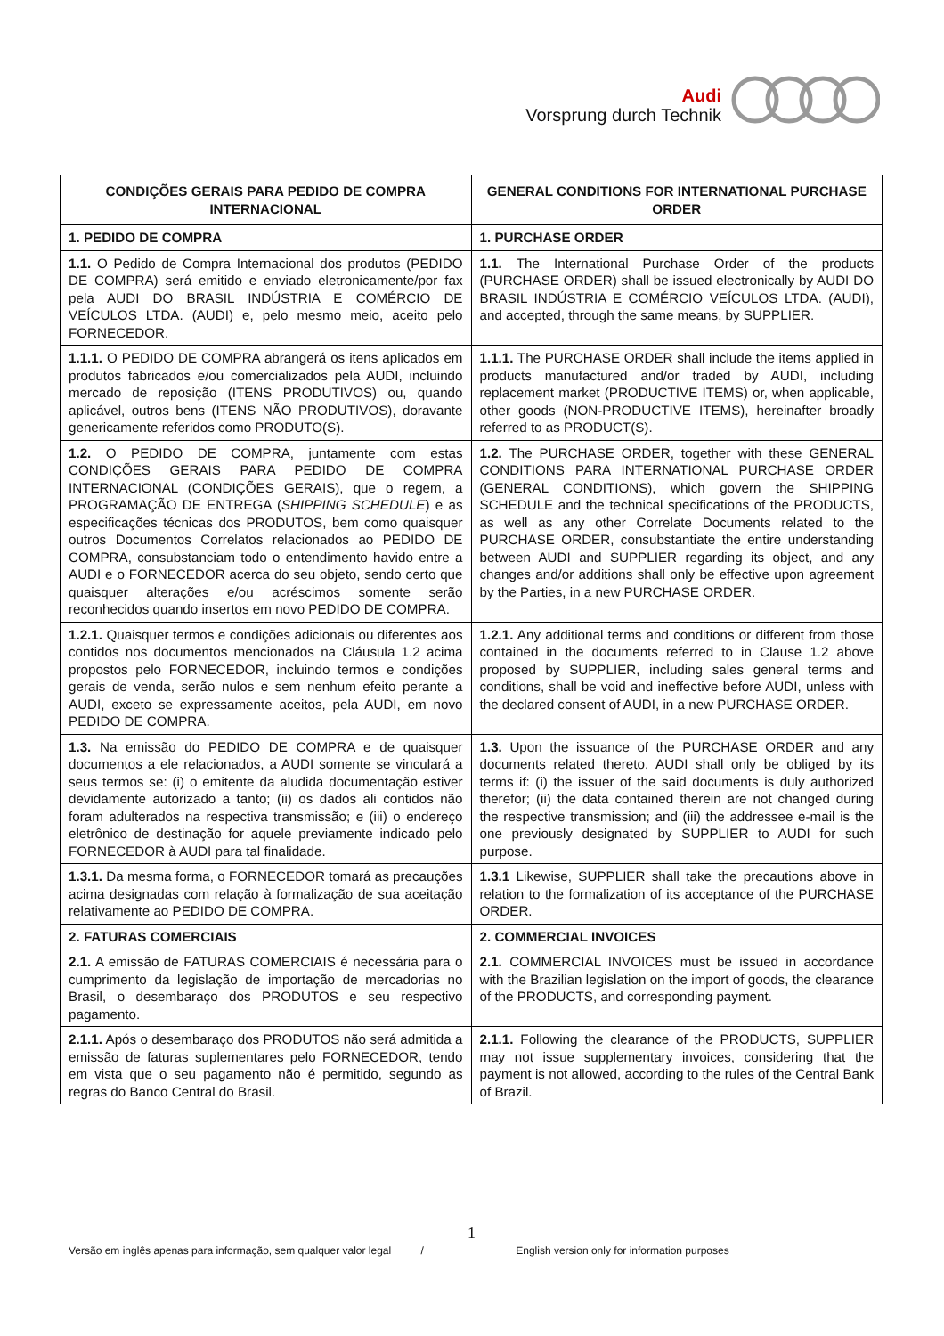Audi
Vorsprung durch Technik
| CONDIÇÕES GERAIS PARA PEDIDO DE COMPRA INTERNACIONAL | GENERAL CONDITIONS FOR INTERNATIONAL PURCHASE ORDER |
| --- | --- |
| 1. PEDIDO DE COMPRA | 1. PURCHASE ORDER |
| 1.1. O Pedido de Compra Internacional dos produtos (PEDIDO DE COMPRA) será emitido e enviado eletronicamente/por fax pela AUDI DO BRASIL INDÚSTRIA E COMÉRCIO DE VEÍCULOS LTDA. (AUDI) e, pelo mesmo meio, aceito pelo FORNECEDOR. | 1.1. The International Purchase Order of the products (PURCHASE ORDER) shall be issued electronically by AUDI DO BRASIL INDÚSTRIA E COMÉRCIO VEÍCULOS LTDA. (AUDI), and accepted, through the same means, by SUPPLIER. |
| 1.1.1. O PEDIDO DE COMPRA abrangerá os itens aplicados em produtos fabricados e/ou comercializados pela AUDI, incluindo mercado de reposição (ITENS PRODUTIVOS) ou, quando aplicável, outros bens (ITENS NÃO PRODUTIVOS), doravante genericamente referidos como PRODUTO(S). | 1.1.1. The PURCHASE ORDER shall include the items applied in products manufactured and/or traded by AUDI, including replacement market (PRODUCTIVE ITEMS) or, when applicable, other goods (NON-PRODUCTIVE ITEMS), hereinafter broadly referred to as PRODUCT(S). |
| 1.2. O PEDIDO DE COMPRA, juntamente com estas CONDIÇÕES GERAIS PARA PEDIDO DE COMPRA INTERNACIONAL (CONDIÇÕES GERAIS), que o regem, a PROGRAMAÇÃO DE ENTREGA ( SHIPPING SCHEDULE ) e as especificações técnicas dos PRODUTOS, bem como quaisquer outros Documentos Correlatos relacionados ao PEDIDO DE COMPRA, consubstanciam todo o entendimento havido entre a AUDI e o FORNECEDOR acerca do seu objeto, sendo certo que quaisquer alterações e/ou acréscimos somente serão reconhecidos quando insertos em novo PEDIDO DE COMPRA. | 1.2. The PURCHASE ORDER, together with these GENERAL CONDITIONS PARA INTERNATIONAL PURCHASE ORDER (GENERAL CONDITIONS), which govern the SHIPPING SCHEDULE and the technical specifications of the PRODUCTS, as well as any other Correlate Documents related to the PURCHASE ORDER, consubstantiate the entire understanding between AUDI and SUPPLIER regarding its object, and any changes and/or additions shall only be effective upon agreement by the Parties, in a new PURCHASE ORDER. |
| 1.2.1. Quaisquer termos e condições adicionais ou diferentes aos contidos nos documentos mencionados na Cláusula 1.2 acima propostos pelo FORNECEDOR, incluindo termos e condições gerais de venda, serão nulos e sem nenhum efeito perante a AUDI, exceto se expressamente aceitos, pela AUDI, em novo PEDIDO DE COMPRA. | 1.2.1. Any additional terms and conditions or different from those contained in the documents referred to in Clause 1.2 above proposed by SUPPLIER, including sales general terms and conditions, shall be void and ineffective before AUDI, unless with the declared consent of AUDI, in a new PURCHASE ORDER. |
| 1.3. Na emissão do PEDIDO DE COMPRA e de quaisquer documentos a ele relacionados, a AUDI somente se vinculará a seus termos se: (i) o emitente da aludida documentação estiver devidamente autorizado a tanto; (ii) os dados ali contidos não foram adulterados na respectiva transmissão; e (iii) o endereço eletrônico de destinação for aquele previamente indicado pelo FORNECEDOR à AUDI para tal finalidade. | 1.3. Upon the issuance of the PURCHASE ORDER and any documents related thereto, AUDI shall only be obliged by its terms if: (i) the issuer of the said documents is duly authorized therefor; (ii) the data contained therein are not changed during the respective transmission; and (iii) the addressee e-mail is the one previously designated by SUPPLIER to AUDI for such purpose. |
| 1.3.1. Da mesma forma, o FORNECEDOR tomará as precauções acima designadas com relação à formalização de sua aceitação relativamente ao PEDIDO DE COMPRA. | 1.3.1 Likewise, SUPPLIER shall take the precautions above in relation to the formalization of its acceptance of the PURCHASE ORDER. |
| 2. FATURAS COMERCIAIS | 2. COMMERCIAL INVOICES |
| 2.1. A emissão de FATURAS COMERCIAIS é necessária para o cumprimento da legislação de importação de mercadorias no Brasil, o desembaraço dos PRODUTOS e seu respectivo pagamento. | 2.1. COMMERCIAL INVOICES must be issued in accordance with the Brazilian legislation on the import of goods, the clearance of the PRODUCTS, and corresponding payment. |
| 2.1.1. Após o desembaraço dos PRODUTOS não será admitida a emissão de faturas suplementares pelo FORNECEDOR, tendo em vista que o seu pagamento não é permitido, segundo as regras do Banco Central do Brasil. | 2.1.1. Following the clearance of the PRODUCTS, SUPPLIER may not issue supplementary invoices, considering that the payment is not allowed, according to the rules of the Central Bank of Brazil. |
1
Versão em inglês apenas para informação, sem qualquer valor legal / English version only for information purposes